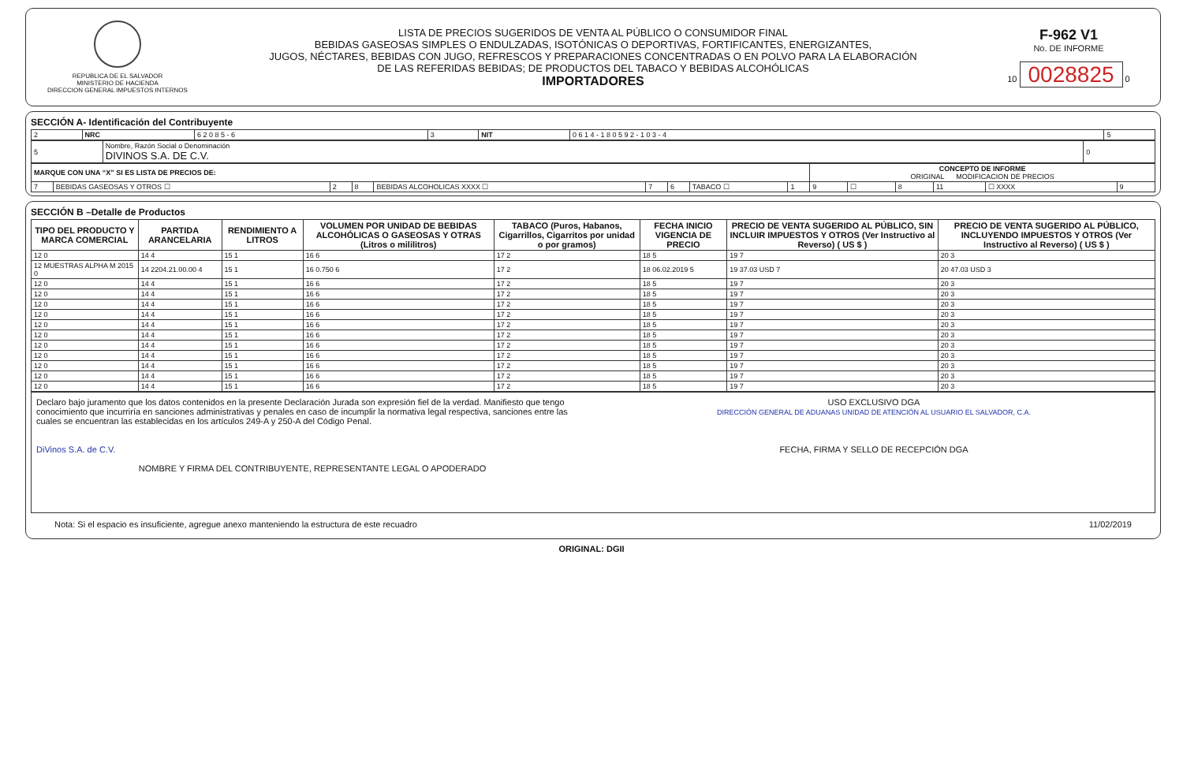REPUBLICA DE EL SALVADOR
MINISTERIO DE HACIENDA
DIRECCION GENERAL IMPUESTOS INTERNOS
LISTA DE PRECIOS SUGERIDOS DE VENTA AL PÚBLICO O CONSUMIDOR FINAL
BEBIDAS GASEOSAS SIMPLES O ENDULZADAS, ISOTÓNICAS O DEPORTIVAS, FORTIFICANTES, ENERGIZANTES,
JUGOS, NÉCTARES, BEBIDAS CON JUGO, REFRESCOS Y PREPARACIONES CONCENTRADAS O EN POLVO PARA LA ELABORACIÓN
DE LAS REFERIDAS BEBIDAS; DE PRODUCTOS DEL TABACO Y BEBIDAS ALCOHÓLICAS
IMPORTADORES
F-962 V1
No. DE INFORME
10 0028825 0
SECCIÓN A- Identificación del Contribuyente
| 2 | NRC | 6 2 0 8 5 - 6 | 3 | NIT | 0 6 1 4 - 1 8 0 5 9 2 - 1 0 3 - 4 | 5 |
| 5 | Nombre, Razón Social o Denominación DIVINOS S.A. DE C.V. | 0 |
| MARQUE CON UNA “X” SI ES LISTA DE PRECIOS DE: | | | | | | | | | CONCEPTO DE INFORME ORIGINAL MODIFICACION DE PRECIOS | | | | | |
| 7 | BEBIDAS GASEOSAS Y OTROS ☐ | 2 | 8 | BEBIDAS ALCOHOLICAS XXXX ☐ | 7 | 6 | TABACO ☐ | 1 | 9 | ☐ | 8 | 11 | ☐ XXXX | 9 |
SECCIÓN B –Detalle de Productos
| TIPO DEL PRODUCTO Y MARCA COMERCIAL | PARTIDA ARANCELARIA | RENDIMIENTO A LITROS | VOLUMEN POR UNIDAD DE BEBIDAS ALCOHÓLICAS O GASEOSAS Y OTRAS (Litros o mililitros) | TABACO (Puros, Habanos, Cigarrillos, Cigarritos por unidad o por gramos) | FECHA INICIO VIGENCIA DE PRECIO | PRECIO DE VENTA SUGERIDO AL PÚBLICO, SIN INCLUIR IMPUESTOS Y OTROS (Ver Instructivo al Reverso) ( US $ ) | PRECIO DE VENTA SUGERIDO AL PÚBLICO, INCLUYENDO IMPUESTOS Y OTROS (Ver Instructivo al Reverso) ( US $ ) |
| --- | --- | --- | --- | --- | --- | --- | --- |
| 12 0 | 14 4 | 15 1 | 16 6 | 17 2 | 18 5 | 19 7 | 20 3 |
| 12 MUESTRAS ALPHA M 2015 0 | 14 2204.21.00.00 4 | 15 1 | 16 0.750 6 | 17 2 | 18 06.02.2019 5 | 19 37.03 USD 7 | 20 47.03 USD 3 |
| 12 0 | 14 4 | 15 1 | 16 6 | 17 2 | 18 5 | 19 7 | 20 3 |
| 12 0 | 14 4 | 15 1 | 16 6 | 17 2 | 18 5 | 19 7 | 20 3 |
| 12 0 | 14 4 | 15 1 | 16 6 | 17 2 | 18 5 | 19 7 | 20 3 |
| 12 0 | 14 4 | 15 1 | 16 6 | 17 2 | 18 5 | 19 7 | 20 3 |
| 12 0 | 14 4 | 15 1 | 16 6 | 17 2 | 18 5 | 19 7 | 20 3 |
| 12 0 | 14 4 | 15 1 | 16 6 | 17 2 | 18 5 | 19 7 | 20 3 |
| 12 0 | 14 4 | 15 1 | 16 6 | 17 2 | 18 5 | 19 7 | 20 3 |
| 12 0 | 14 4 | 15 1 | 16 6 | 17 2 | 18 5 | 19 7 | 20 3 |
| 12 0 | 14 4 | 15 1 | 16 6 | 17 2 | 18 5 | 19 7 | 20 3 |
| 12 0 | 14 4 | 15 1 | 16 6 | 17 2 | 18 5 | 19 7 | 20 3 |
| 12 0 | 14 4 | 15 1 | 16 6 | 17 2 | 18 5 | 19 7 | 20 3 |
Declaro bajo juramento que los datos contenidos en la presente Declaración Jurada son expresión fiel de la verdad. Manifiesto que tengo conocimiento que incurriría en sanciones administrativas y penales en caso de incumplir la normativa legal respectiva, sanciones entre las cuales se encuentran las establecidas en los artículos 249-A y 250-A del Código Penal.
DiVinos S.A. de C.V.
NOMBRE Y FIRMA DEL CONTRIBUYENTE, REPRESENTANTE LEGAL O APODERADO
USO EXCLUSIVO DGA
DIRECCIÓN GENERAL DE ADUANAS UNIDAD DE ATENCIÓN AL USUARIO EL SALVADOR, C.A.
FECHA, FIRMA Y SELLO DE RECEPCIÓN DGA
Nota: Si el espacio es insuficiente, agregue anexo manteniendo la estructura de este recuadro 11/02/2019
ORIGINAL: DGII